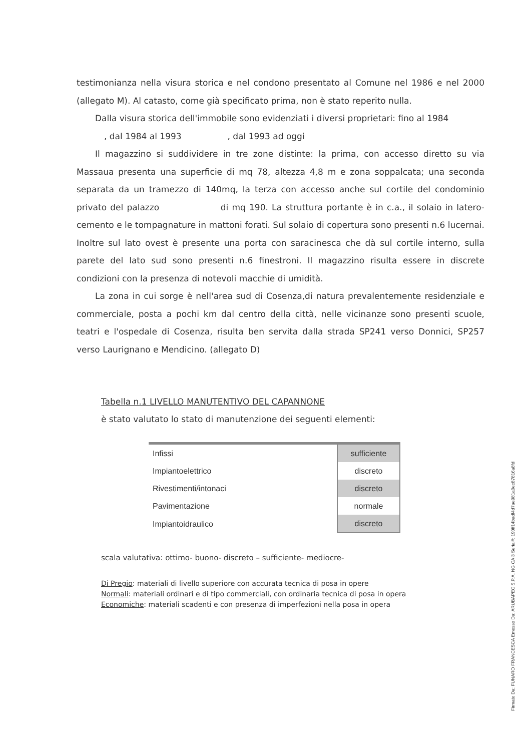testimonianza nella visura storica e nel condono presentato al Comune nel 1986 e nel 2000 (allegato M). Al catasto, come già specificato prima, non è stato reperito nulla.
Dalla visura storica dell'immobile sono evidenziati i diversi proprietari: fino al 1984
, dal 1984 al 1993 , dal 1993 ad oggi
Il magazzino si suddividere in tre zone distinte: la prima, con accesso diretto su via Massaua presenta una superficie di mq 78, altezza 4,8 m e zona soppalcata; una seconda separata da un tramezzo di 140mq, la terza con accesso anche sul cortile del condominio privato del palazzo di mq 190. La struttura portante è in c.a., il solaio in latero-cemento e le tompagnature in mattoni forati. Sul solaio di copertura sono presenti n.6 lucernai. Inoltre sul lato ovest è presente una porta con saracinesca che dà sul cortile interno, sulla parete del lato sud sono presenti n.6 finestroni. Il magazzino risulta essere in discrete condizioni con la presenza di notevoli macchie di umidità.
La zona in cui sorge è nell'area sud di Cosenza,di natura prevalentemente residenziale e commerciale, posta a pochi km dal centro della città, nelle vicinanze sono presenti scuole, teatri e l'ospedale di Cosenza, risulta ben servita dalla strada SP241 verso Donnici, SP257 verso Laurignano e Mendicino. (allegato D)
Tabella n.1 LIVELLO MANUTENTIVO DEL CAPANNONE
è stato valutato lo stato di manutenzione dei seguenti elementi:
| Infissi | sufficiente |
| Impiantoelettrico | discreto |
| Rivestimenti/intonaci | discreto |
| Pavimentazione | normale |
| Impiantoidraulico | discreto |
scala valutativa: ottimo- buono- discreto – sufficiente- mediocre-
Di Pregio: materiali di livello superiore con accurata tecnica di posa in opere
Normali: materiali ordinari e di tipo commerciali, con ordinaria tecnica di posa in opera
Economiche: materiali scadenti e con presenza di imperfezioni nella posa in opera
Firmato Da: FUNARO FRANCESCA Emesso Da: ARUBAPEC S.P.A. NG CA 3 Serial#: 190ff14badf4d7ae981a0ec87816a8fd